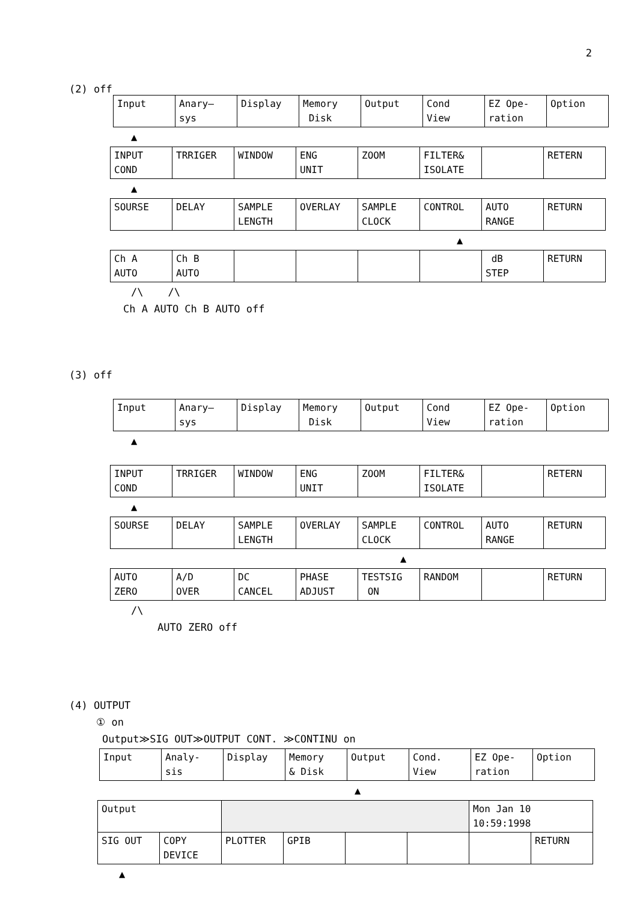2
(2) off
| Input | Anary— sys | Display | Memory Disk | Output | Cond View | EZ Ope- ration | Option |
▲
| INPUT COND | TRRIGER | WINDOW | ENG UNIT | ZOOM | FILTER& ISOLATE | | RETERN |
▲
| SOURSE | DELAY | SAMPLE LENGTH | OVERLAY | SAMPLE CLOCK | CONTROL | AUTO RANGE | RETURN |
▲
| Ch A AUTO | Ch B AUTO | | | | | dB STEP | RETURN |
/\ /\
Ch A AUTO Ch B AUTO off
(3) off
| Input | Anary— sys | Display | Memory Disk | Output | Cond View | EZ Ope- ration | Option |
▲
| INPUT COND | TRRIGER | WINDOW | ENG UNIT | ZOOM | FILTER& ISOLATE | | RETERN |
▲
| SOURSE | DELAY | SAMPLE LENGTH | OVERLAY | SAMPLE CLOCK | CONTROL | AUTO RANGE | RETURN |
▲
| AUTO ZERO | A/D OVER | DC CANCEL | PHASE ADJUST | TESTSIG ON | RANDOM | | RETURN |
/\
AUTO ZERO off
(4) OUTPUT
① on
Output≫SIG OUT≫OUTPUT CONT. ≫CONTINU on
| Input | Analy- sis | Display | Memory & Disk | Output | Cond. View | EZ Ope- ration | Option |
▲
| Output | | | | | | Mon Jan 10 10:59:1998 | |
| SIG OUT | COPY DEVICE | PLOTTER | GPIB | | | | RETURN |
▲